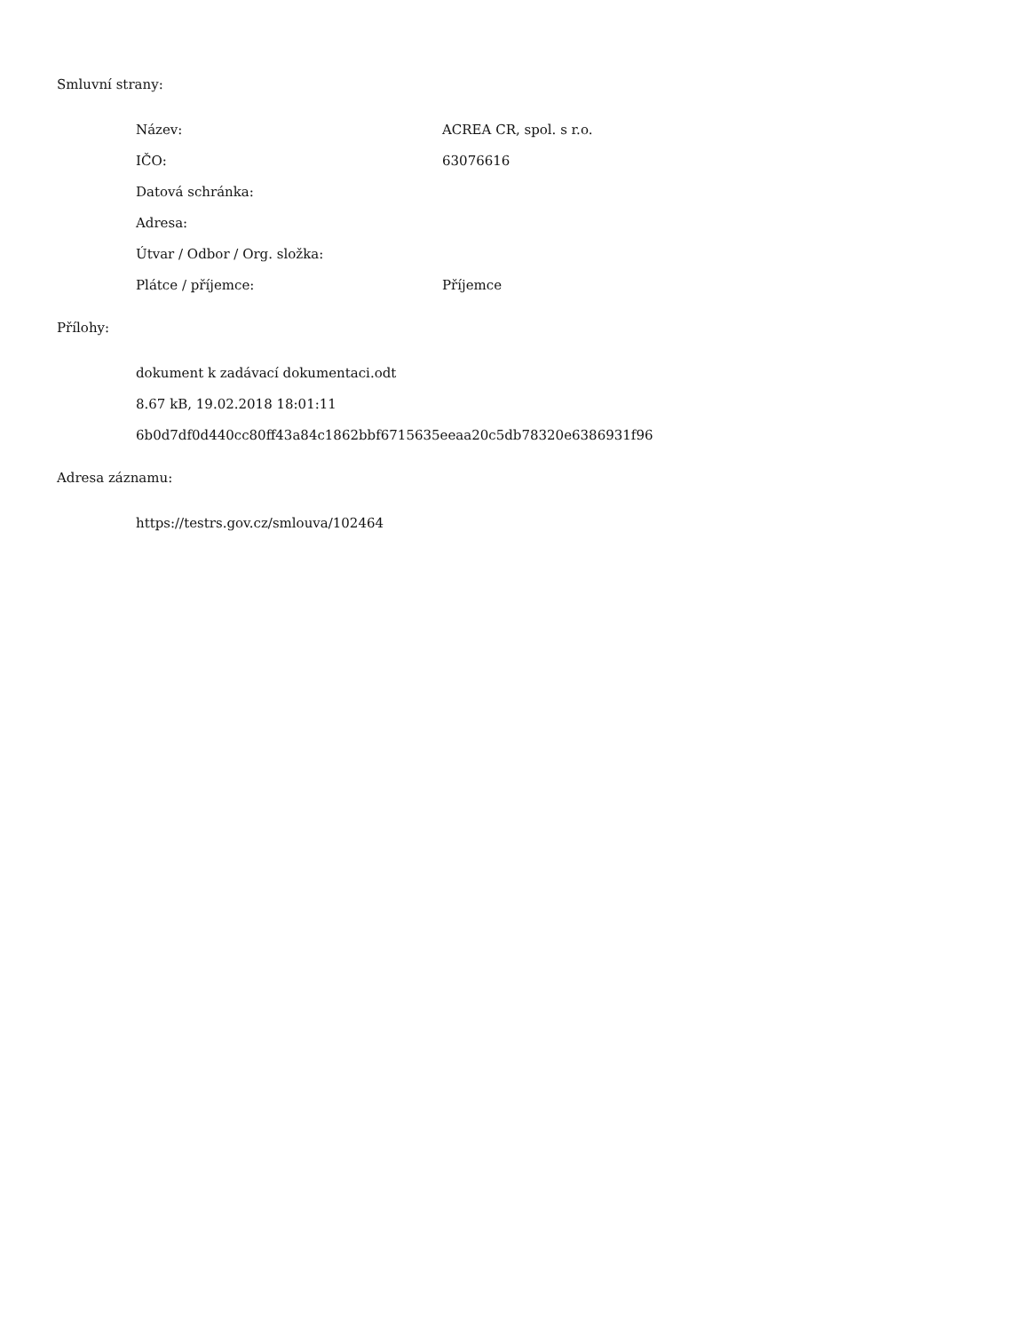Smluvní strany:
| Název: | ACREA CR, spol. s r.o. |
| IČO: | 63076616 |
| Datová schránka: | |
| Adresa: | |
| Útvar / Odbor / Org. složka: | |
| Plátce / příjemce: | Příjemce |
Přílohy:
| dokument k zadávací dokumentaci.odt |
| 8.67 kB, 19.02.2018 18:01:11 |
| 6b0d7df0d440cc80ff43a84c1862bbf6715635eeaa20c5db78320e6386931f96 |
Adresa záznamu:
| https://testrs.gov.cz/smlouva/102464 |